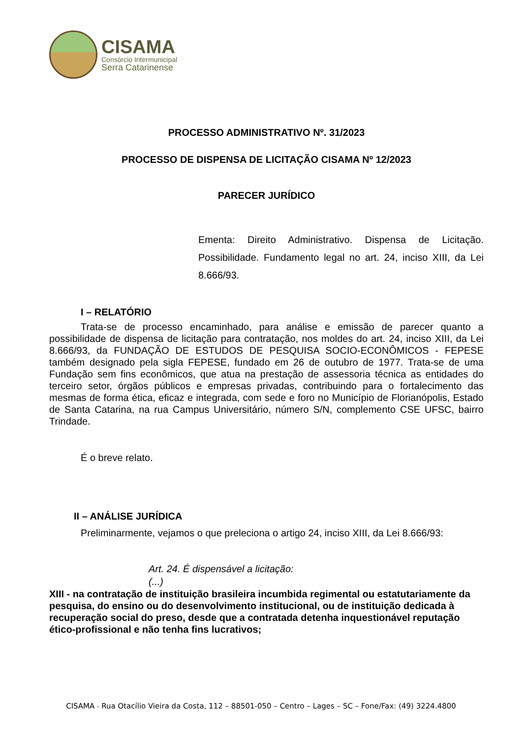CISAMA
Consórcio Intermunicipal
Serra Catarinense
PROCESSO ADMINISTRATIVO Nº. 31/2023
PROCESSO DE DISPENSA DE LICITAÇÃO CISAMA Nº 12/2023
PARECER JURÍDICO
Ementa: Direito Administrativo. Dispensa de Licitação. Possibilidade. Fundamento legal no art. 24, inciso XIII, da Lei 8.666/93.
I – RELATÓRIO
Trata-se de processo encaminhado, para análise e emissão de parecer quanto a possibilidade de dispensa de licitação para contratação, nos moldes do art. 24, inciso XIII, da Lei 8.666/93, da FUNDAÇÃO DE ESTUDOS DE PESQUISA SOCIO-ECONÔMICOS - FEPESE também designado pela sigla FEPESE, fundado em 26 de outubro de 1977. Trata-se de uma Fundação sem fins econômicos, que atua na prestação de assessoria técnica as entidades do terceiro setor, órgãos públicos e empresas privadas, contribuindo para o fortalecimento das mesmas de forma ética, eficaz e integrada, com sede e foro no Município de Florianópolis, Estado de Santa Catarina, na rua Campus Universitário, número S/N, complemento CSE UFSC, bairro Trindade.
É o breve relato.
II – ANÁLISE JURÍDICA
Preliminarmente, vejamos o que preleciona o artigo 24, inciso XIII, da Lei 8.666/93:
Art. 24. É dispensável a licitação:
(...)
XIII - na contratação de instituição brasileira incumbida regimental ou estatutariamente da pesquisa, do ensino ou do desenvolvimento institucional, ou de instituição dedicada à recuperação social do preso, desde que a contratada detenha inquestionável reputação ético-profissional e não tenha fins lucrativos;
CISAMA - Rua Otacílio Vieira da Costa, 112 – 88501-050 – Centro – Lages – SC – Fone/Fax: (49) 3224.4800